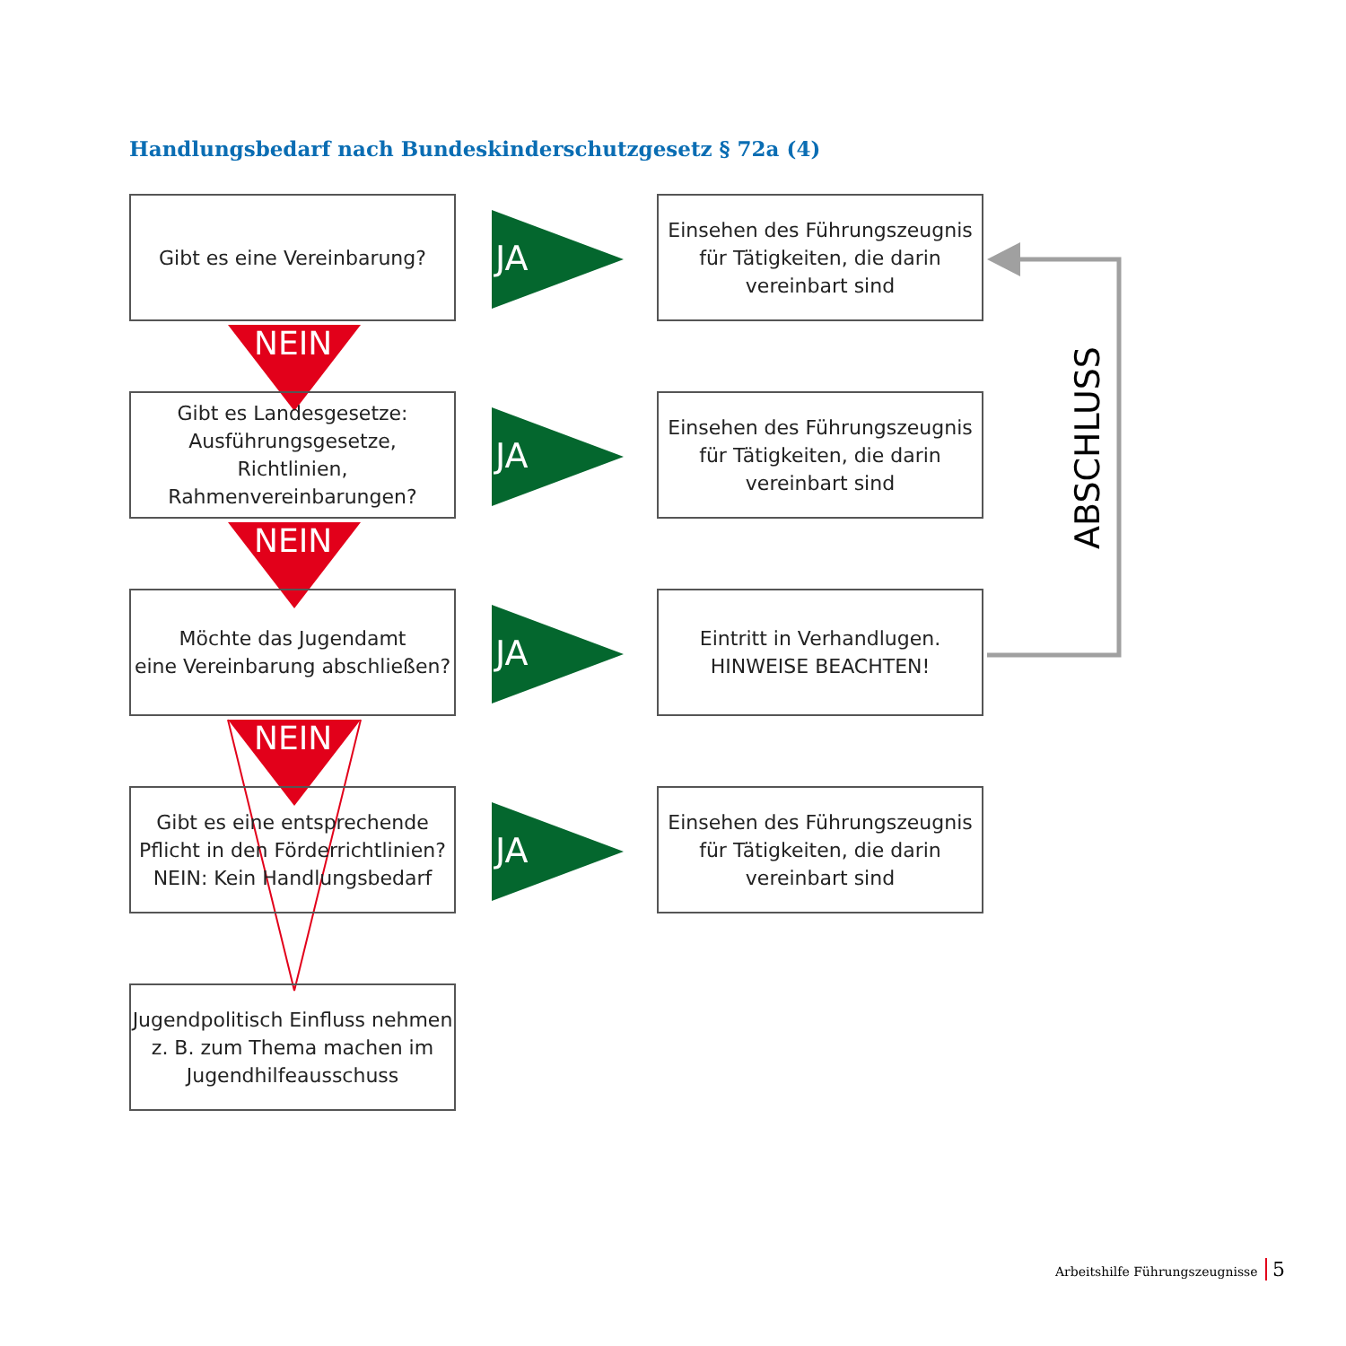Handlungsbedarf nach Bundeskinderschutzgesetz § 72a (4)
ABSCHLUSS
Gibt es eine Vereinbarung?
JA
Einsehen des Führungszeugnis
für Tätigkeiten, die darin
vereinbart sind
NEIN
Gibt es Landesgesetze:
Ausführungsgesetze, Richtlinien,
Rahmenvereinbarungen?
JA
Einsehen des Führungszeugnis
für Tätigkeiten, die darin
vereinbart sind
NEIN
Möchte das Jugendamt
eine Vereinbarung abschließen?
JA
Eintritt in Verhandlugen.
HINWEISE BEACHTEN!
NEIN
Gibt es eine entsprechende
Pflicht in den Förderrichtlinien?
NEIN: Kein Handlungsbedarf
JA
Einsehen des Führungszeugnis
für Tätigkeiten, die darin
vereinbart sind
Jugendpolitisch Einfluss nehmen
z. B. zum Thema machen im
Jugendhilfeausschuss
Arbeitshilfe Führungszeugnisse 5